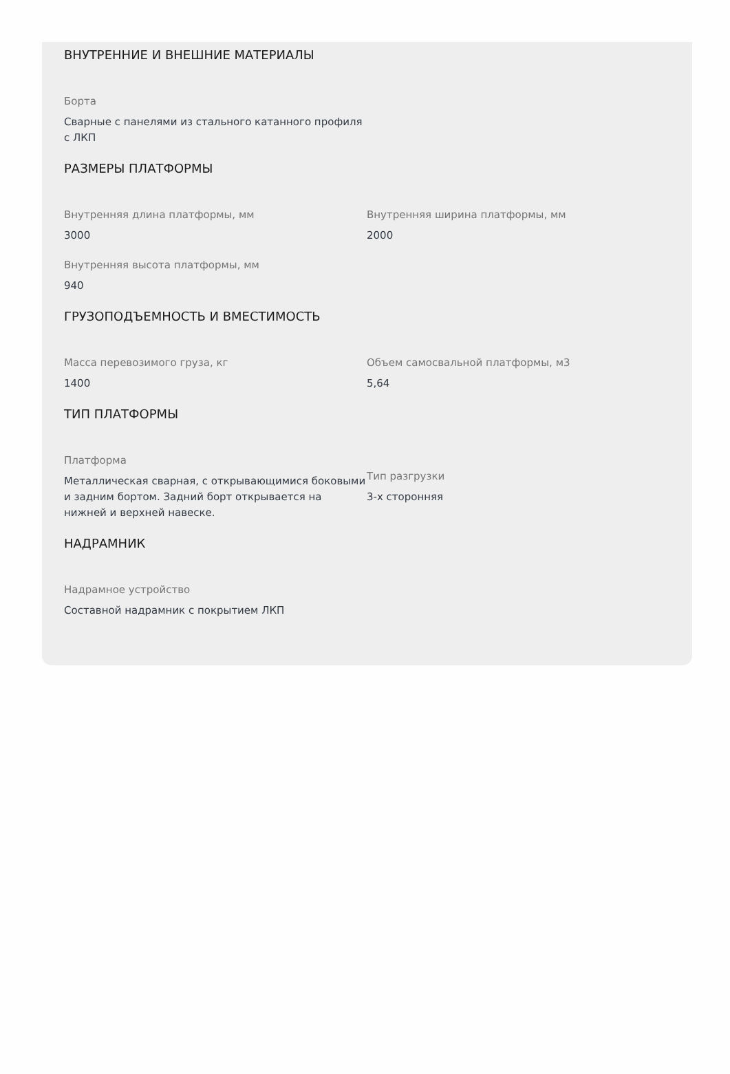ВНУТРЕННИЕ И ВНЕШНИЕ МАТЕРИАЛЫ
Борта
Сварные с панелями из стального катанного профиля с ЛКП
РАЗМЕРЫ ПЛАТФОРМЫ
Внутренняя длина платформы, мм
3000
Внутренняя ширина платформы, мм
2000
Внутренняя высота платформы, мм
940
ГРУЗОПОДЪЕМНОСТЬ И ВМЕСТИМОСТЬ
Масса перевозимого груза, кг
1400
Объем самосвальной платформы, м3
5,64
ТИП ПЛАТФОРМЫ
Платформа
Металлическая сварная, с открывающимися боковыми и задним бортом. Задний борт открывается на нижней и верхней навеске.
Тип разгрузки
3-х сторонняя
НАДРАМНИК
Надрамное устройство
Составной надрамник с покрытием ЛКП